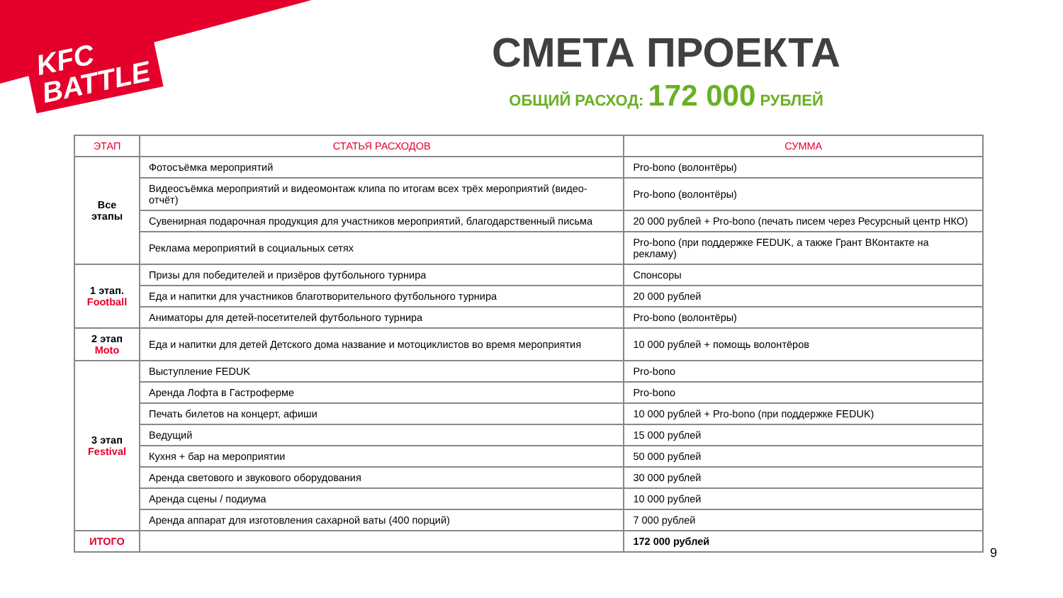KFC
BATTLE
СМЕТА ПРОЕКТА
ОБЩИЙ РАСХОД: 172 000 РУБЛЕЙ
| ЭТАП | СТАТЬЯ РАСХОДОВ | СУММА |
| --- | --- | --- |
| Все этапы | Фотосъёмка мероприятий | Pro-bono (волонтёры) |
| | Видеосъёмка мероприятий и видеомонтаж клипа по итогам всех трёх мероприятий (видео-отчёт) | Pro-bono (волонтёры) |
| | Сувенирная подарочная продукция для участников мероприятий, благодарственный письма | 20 000 рублей + Pro-bono (печать писем через Ресурсный центр НКО) |
| | Реклама мероприятий в социальных сетях | Pro-bono (при поддержке FEDUK, а также Грант ВКонтакте на рекламу) |
| 1 этап. Football | Призы для победителей и призёров футбольного турнира | Спонсоры |
| | Еда и напитки для участников благотворительного футбольного турнира | 20 000 рублей |
| | Аниматоры для детей-посетителей футбольного турнира | Pro-bono (волонтёры) |
| 2 этап Moto | Еда и напитки для детей Детского дома название и мотоциклистов во время мероприятия | 10 000 рублей + помощь волонтёров |
| 3 этап Festival | Выступление FEDUK | Pro-bono |
| | Аренда Лофта в Гастроферме | Pro-bono |
| | Печать билетов на концерт, афиши | 10 000 рублей + Pro-bono (при поддержке FEDUK) |
| | Ведущий | 15 000 рублей |
| | Кухня + бар на мероприятии | 50 000 рублей |
| | Аренда светового и звукового оборудования | 30 000 рублей |
| | Аренда сцены / подиума | 10 000 рублей |
| | Аренда аппарат для изготовления сахарной ваты (400 порций) | 7 000 рублей |
| ИТОГО | | 172 000 рублей |
9